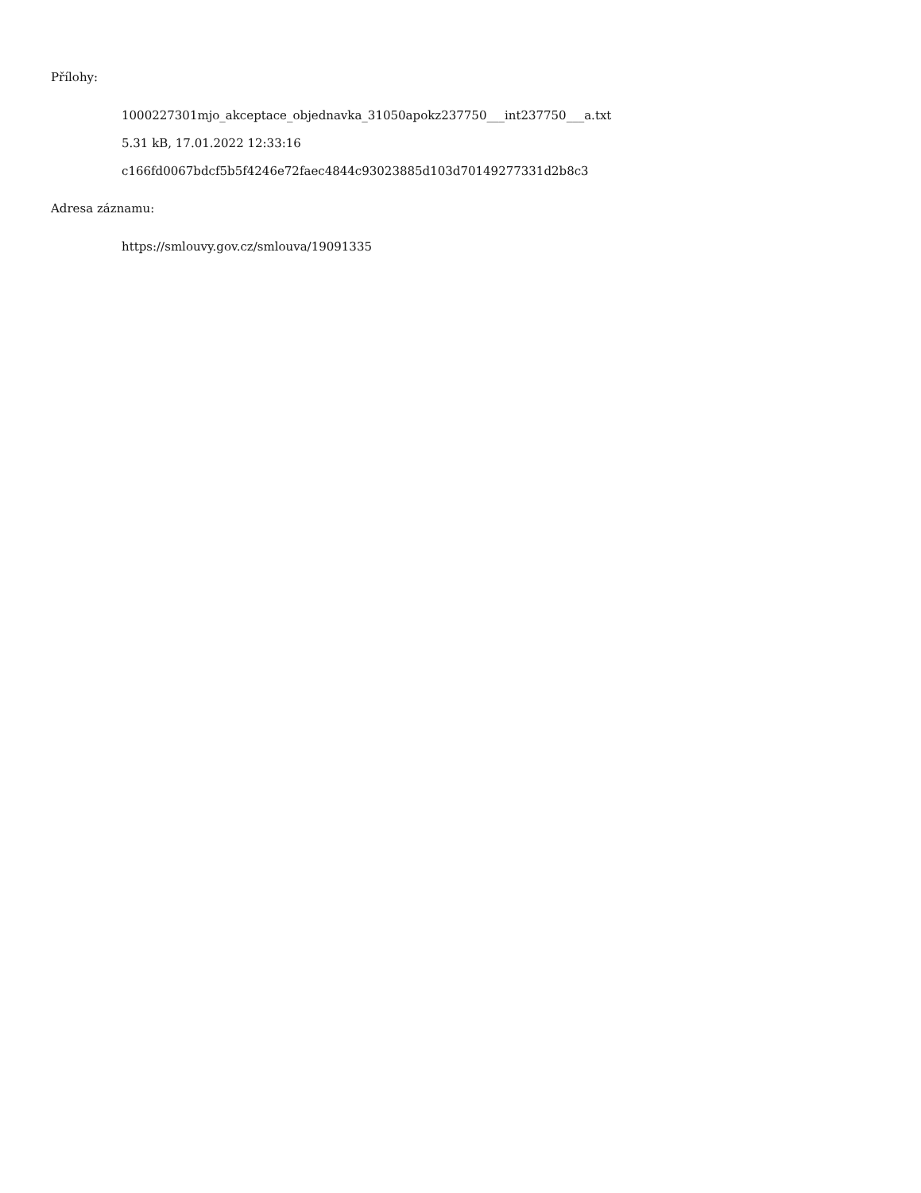Přílohy:
1000227301mjo_akceptace_objednavka_31050apokz237750___int237750___a.txt
5.31 kB, 17.01.2022 12:33:16
c166fd0067bdcf5b5f4246e72faec4844c93023885d103d70149277331d2b8c3
Adresa záznamu:
https://smlouvy.gov.cz/smlouva/19091335